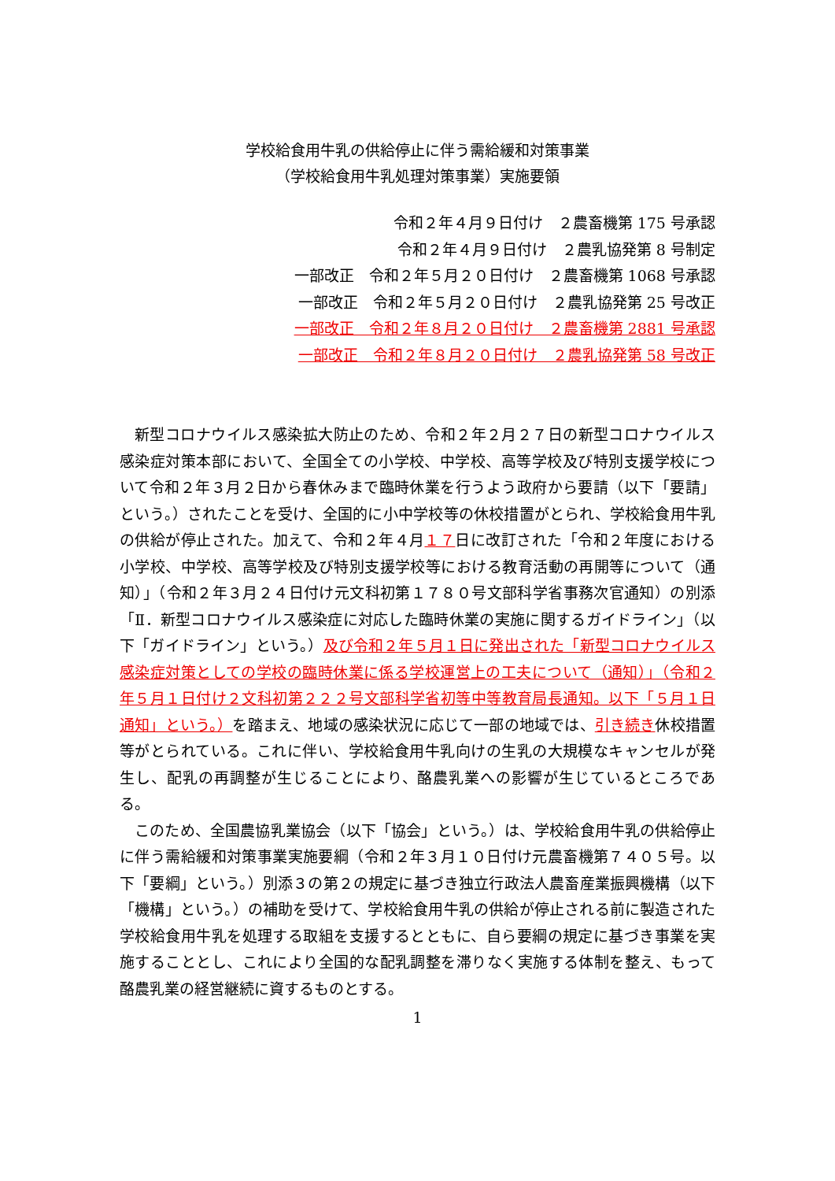学校給食用牛乳の供給停止に伴う需給緩和対策事業
（学校給食用牛乳処理対策事業）実施要領
令和２年４月９日付け　２農畜機第 175 号承認
令和２年４月９日付け　２農乳協発第 8 号制定
一部改正　令和２年５月２０日付け　２農畜機第 1068 号承認
一部改正　令和２年５月２０日付け　２農乳協発第 25 号改正
一部改正　令和２年８月２０日付け　２農畜機第 2881 号承認
一部改正　令和２年８月２０日付け　２農乳協発第 58 号改正
新型コロナウイルス感染拡大防止のため、令和２年２月２７日の新型コロナウイルス感染症対策本部において、全国全ての小学校、中学校、高等学校及び特別支援学校について令和２年３月２日から春休みまで臨時休業を行うよう政府から要請（以下「要請」という。）されたことを受け、全国的に小中学校等の休校措置がとられ、学校給食用牛乳の供給が停止された。加えて、令和２年４月１７日に改訂された「令和２年度における小学校、中学校、高等学校及び特別支援学校等における教育活動の再開等について（通知）」（令和２年３月２４日付け元文科初第１７８０号文部科学省事務次官通知）の別添「Ⅱ．新型コロナウイルス感染症に対応した臨時休業の実施に関するガイドライン」（以下「ガイドライン」という。）及び令和２年５月１日に発出された「新型コロナウイルス感染症対策としての学校の臨時休業に係る学校運営上の工夫について（通知）」（令和２年５月１日付け２文科初第２２２号文部科学省初等中等教育局長通知。以下「５月１日通知」という。）を踏まえ、地域の感染状況に応じて一部の地域では、引き続き休校措置等がとられている。これに伴い、学校給食用牛乳向けの生乳の大規模なキャンセルが発生し、配乳の再調整が生じることにより、酪農乳業への影響が生じているところである。
このため、全国農協乳業協会（以下「協会」という。）は、学校給食用牛乳の供給停止に伴う需給緩和対策事業実施要綱（令和２年３月１０日付け元農畜機第７４０５号。以下「要綱」という。）別添３の第２の規定に基づき独立行政法人農畜産業振興機構（以下「機構」という。）の補助を受けて、学校給食用牛乳の供給が停止される前に製造された学校給食用牛乳を処理する取組を支援するとともに、自ら要綱の規定に基づき事業を実施することとし、これにより全国的な配乳調整を滞りなく実施する体制を整え、もって酪農乳業の経営継続に資するものとする。
1